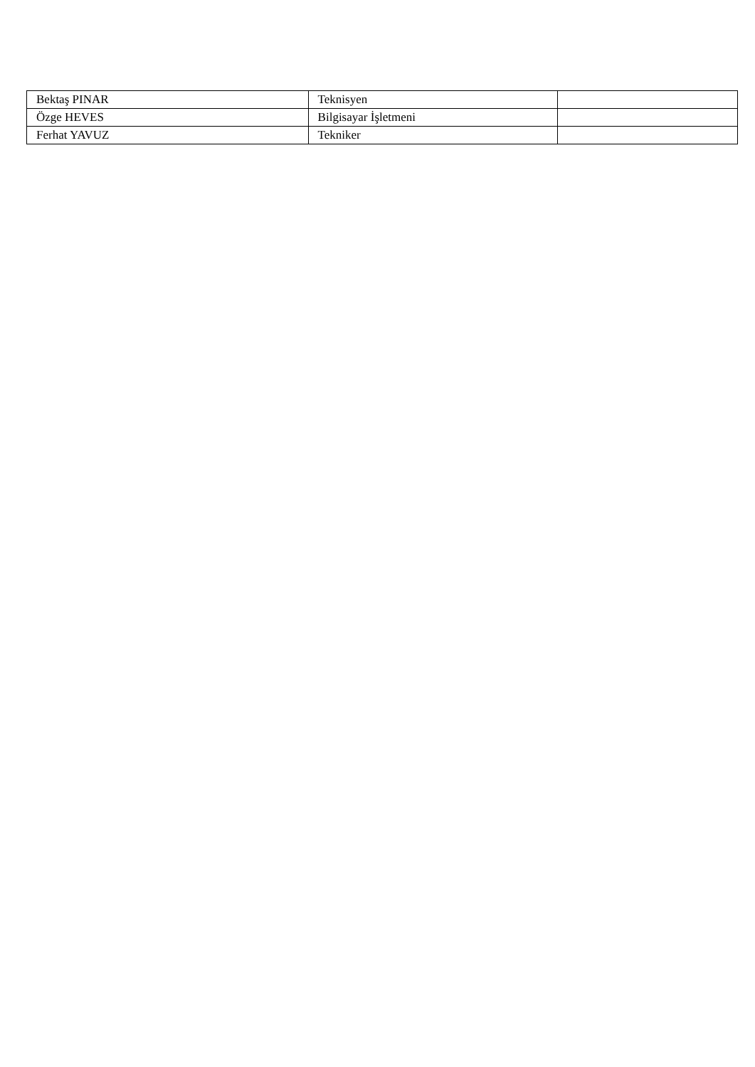| Bektaş PINAR | Teknisyen | |
| Özge HEVES | Bilgisayar İşletmeni | |
| Ferhat YAVUZ | Tekniker | |